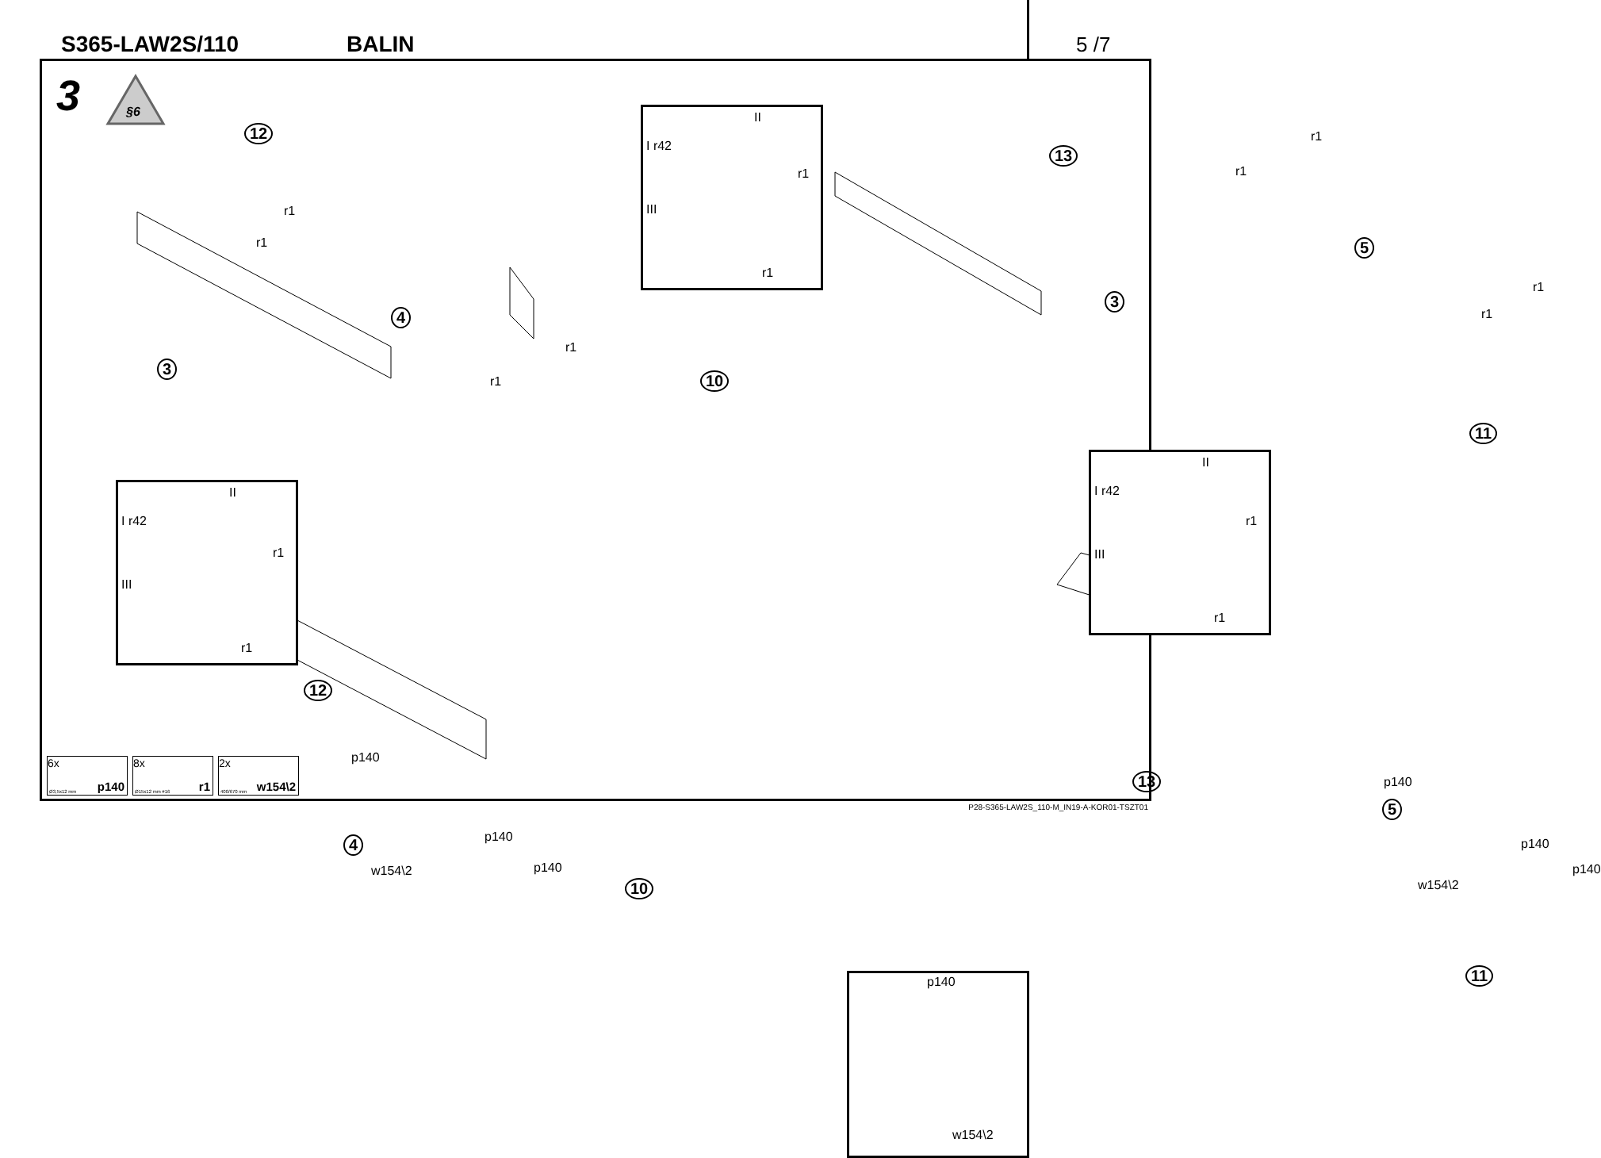S365-LAW2S/110
BALIN
5 /7
3
§6
12
13
4
5
3
3
10
11
12
4
10
13
5
11
r1
r1
r1
r1
r1
r1
r1
r1
I r42
II
r1
III
r1
I r42
II
r1
III
r1
I r42
II
r1
III
r1
p140
p140
p140 w154\2
p140
p140
p140
w154\2
p140
w154\2
6x
Ø3,5x12 mm p140
8x
Ø15x12 mm #16 r1
2x
400/670 mm w154\2
P28-S365-LAW2S_110-M_IN19-A-KOR01-TSZT01